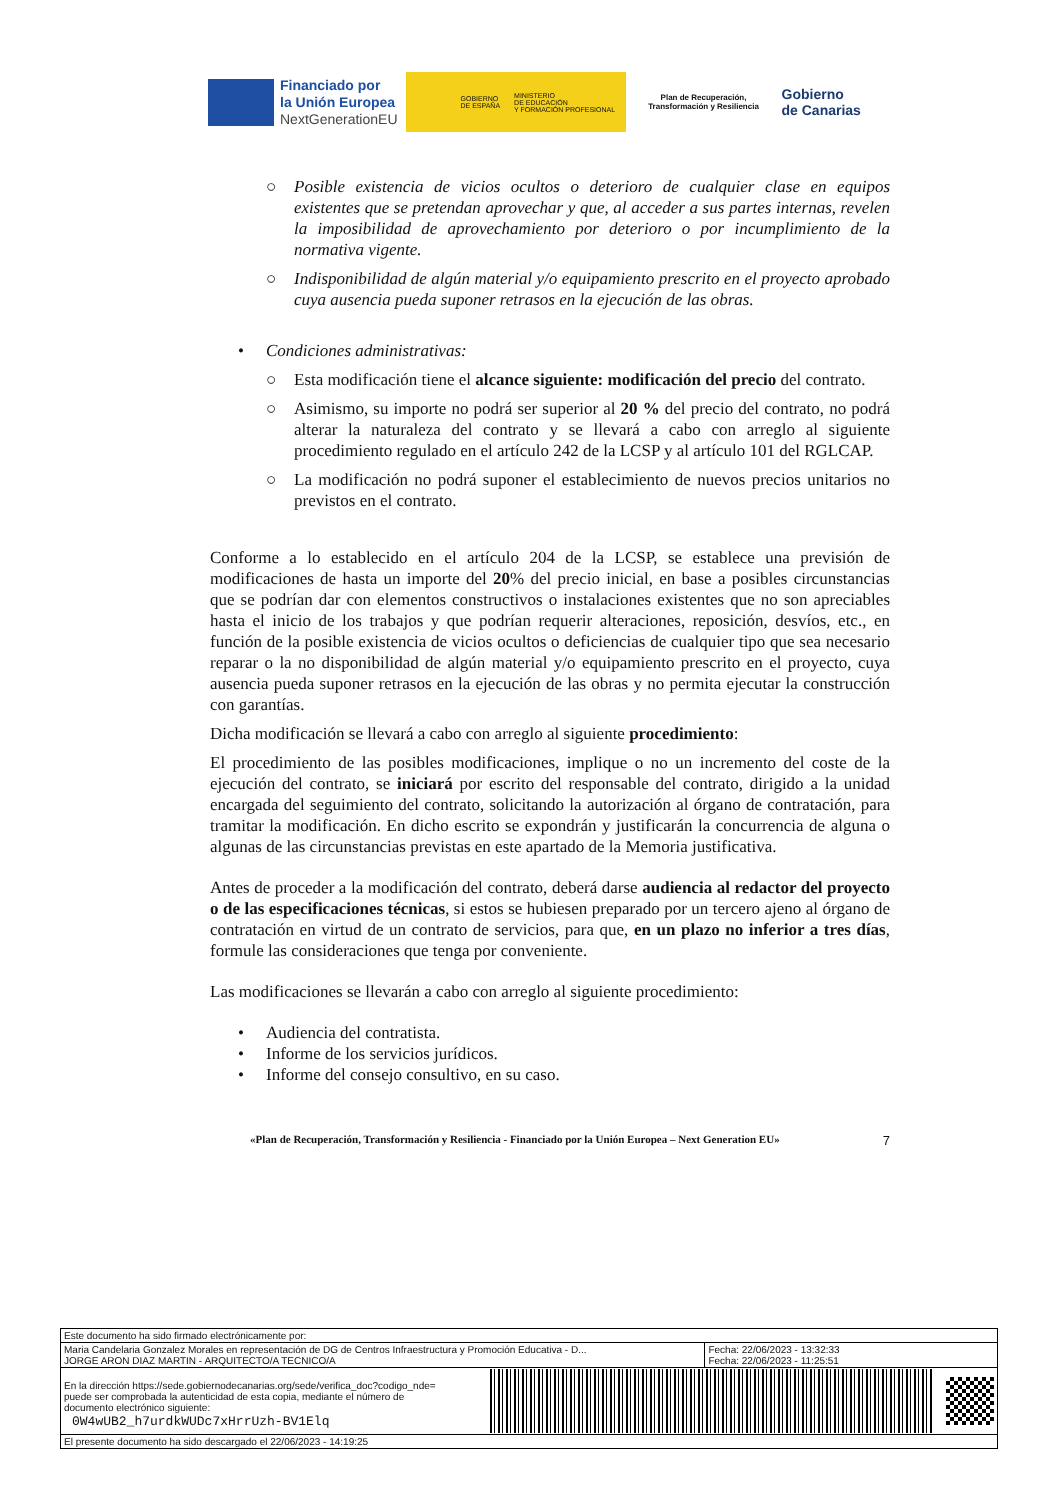Financiado por
la Unión Europea
NextGenerationEU
GOBIERNO
DE ESPAÑA MINISTERIO
DE EDUCACIÓN
Y FORMACIÓN PROFESIONAL
Plan de Recuperación,
Transformación y Resiliencia
Gobierno
de Canarias
○ Posible existencia de vicios ocultos o deterioro de cualquier clase en equipos existentes que se pretendan aprovechar y que, al acceder a sus partes internas, revelen la imposibilidad de aprovechamiento por deterioro o por incumplimiento de la normativa vigente.
○ Indisponibilidad de algún material y/o equipamiento prescrito en el proyecto aprobado cuya ausencia pueda suponer retrasos en la ejecución de las obras.
• Condiciones administrativas:
○ Esta modificación tiene el alcance siguiente: modificación del precio del contrato.
○ Asimismo, su importe no podrá ser superior al 20 % del precio del contrato, no podrá alterar la naturaleza del contrato y se llevará a cabo con arreglo al siguiente procedimiento regulado en el artículo 242 de la LCSP y al artículo 101 del RGLCAP.
○ La modificación no podrá suponer el establecimiento de nuevos precios unitarios no previstos en el contrato.
Conforme a lo establecido en el artículo 204 de la LCSP, se establece una previsión de modificaciones de hasta un importe del 20% del precio inicial, en base a posibles circunstancias que se podrían dar con elementos constructivos o instalaciones existentes que no son apreciables hasta el inicio de los trabajos y que podrían requerir alteraciones, reposición, desvíos, etc., en función de la posible existencia de vicios ocultos o deficiencias de cualquier tipo que sea necesario reparar o la no disponibilidad de algún material y/o equipamiento prescrito en el proyecto, cuya ausencia pueda suponer retrasos en la ejecución de las obras y no permita ejecutar la construcción con garantías.
Dicha modificación se llevará a cabo con arreglo al siguiente procedimiento:
El procedimiento de las posibles modificaciones, implique o no un incremento del coste de la ejecución del contrato, se iniciará por escrito del responsable del contrato, dirigido a la unidad encargada del seguimiento del contrato, solicitando la autorización al órgano de contratación, para tramitar la modificación. En dicho escrito se expondrán y justificarán la concurrencia de alguna o algunas de las circunstancias previstas en este apartado de la Memoria justificativa.
Antes de proceder a la modificación del contrato, deberá darse audiencia al redactor del proyecto o de las especificaciones técnicas, si estos se hubiesen preparado por un tercero ajeno al órgano de contratación en virtud de un contrato de servicios, para que, en un plazo no inferior a tres días, formule las consideraciones que tenga por conveniente.
Las modificaciones se llevarán a cabo con arreglo al siguiente procedimiento:
• Audiencia del contratista.
• Informe de los servicios jurídicos.
• Informe del consejo consultivo, en su caso.
«Plan de Recuperación, Transformación y Resiliencia - Financiado por la Unión Europea – Next Generation EU» 7
| Este documento ha sido firmado electrónicamente por: | | |
| Maria Candelaria Gonzalez Morales en representación de DG de Centros Infraestructura y Promoción Educativa - D... JORGE ARON DIAZ MARTIN - ARQUITECTO/A TECNICO/A | | Fecha: 22/06/2023 - 13:32:33 Fecha: 22/06/2023 - 11:25:51 |
| En la dirección https://sede.gobiernodecanarias.org/sede/verifica_doc?codigo_nde= puede ser comprobada la autenticidad de esta copia, mediante el número de documento electrónico siguiente: 0W4wUB2_h7urdkWUDc7xHrrUzh-BV1Elq | | |
| El presente documento ha sido descargado el 22/06/2023 - 14:19:25 | | |